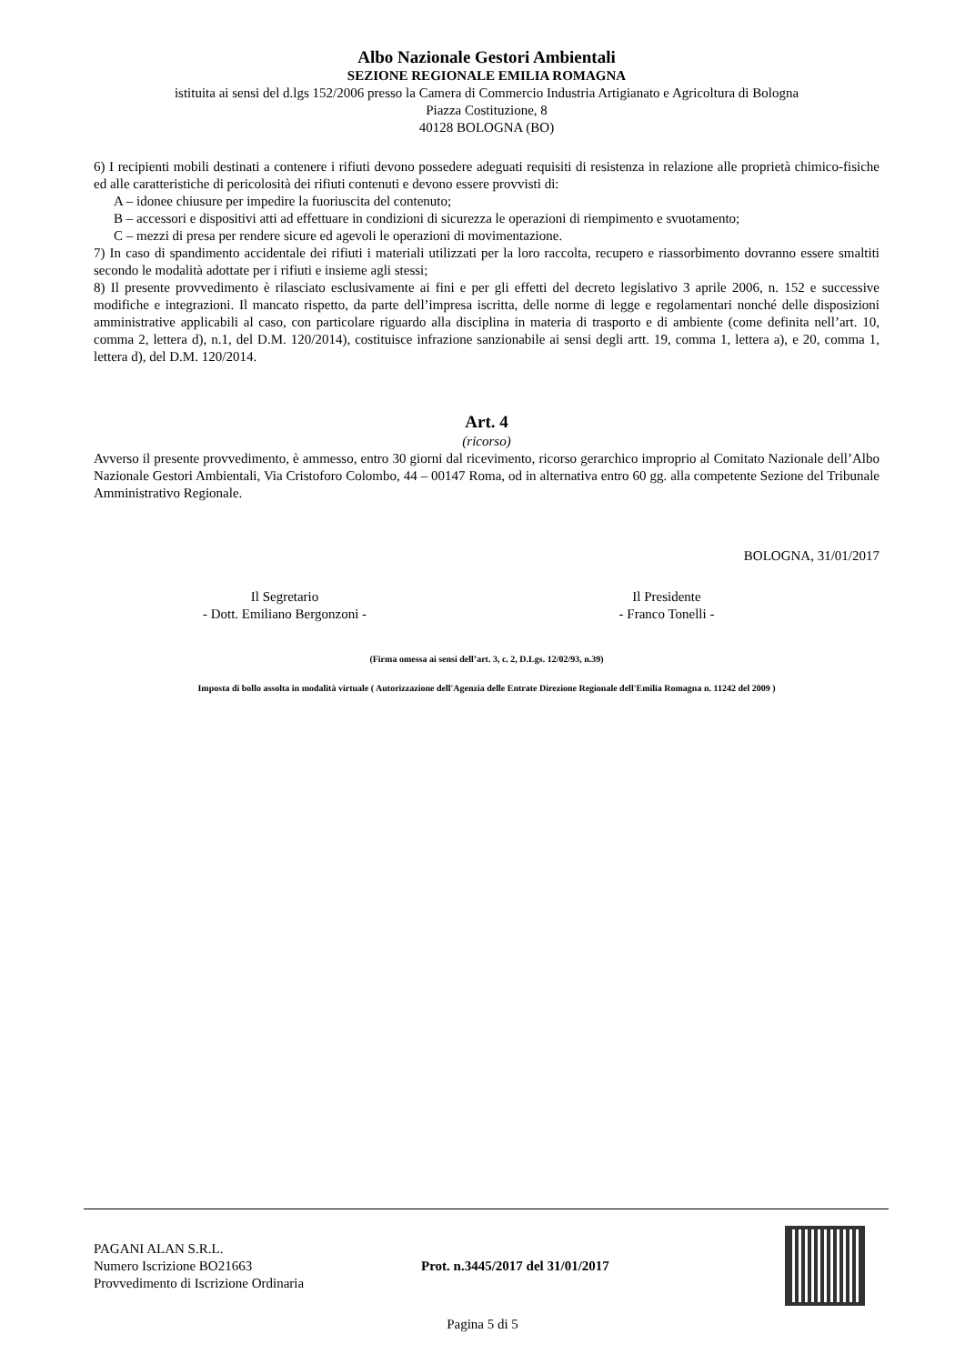Albo Nazionale Gestori Ambientali
SEZIONE REGIONALE EMILIA ROMAGNA
istituita ai sensi del d.lgs 152/2006 presso la Camera di Commercio Industria Artigianato e Agricoltura di Bologna
Piazza Costituzione, 8
40128 BOLOGNA (BO)
6) I recipienti mobili destinati a contenere i rifiuti devono possedere adeguati requisiti di resistenza in relazione alle proprietà chimico-fisiche ed alle caratteristiche di pericolosità dei rifiuti contenuti e devono essere provvisti di:
A – idonee chiusure per impedire la fuoriuscita del contenuto;
B – accessori e dispositivi atti ad effettuare in condizioni di sicurezza le operazioni di riempimento e svuotamento;
C – mezzi di presa per rendere sicure ed agevoli le operazioni di movimentazione.
7) In caso di spandimento accidentale dei rifiuti i materiali utilizzati per la loro raccolta, recupero e riassorbimento dovranno essere smaltiti secondo le modalità adottate per i rifiuti e insieme agli stessi;
8) Il presente provvedimento è rilasciato esclusivamente ai fini e per gli effetti del decreto legislativo 3 aprile 2006, n. 152 e successive modifiche e integrazioni. Il mancato rispetto, da parte dell’impresa iscritta, delle norme di legge e regolamentari nonché delle disposizioni amministrative applicabili al caso, con particolare riguardo alla disciplina in materia di trasporto e di ambiente (come definita nell’art. 10, comma 2, lettera d), n.1, del D.M. 120/2014), costituisce infrazione sanzionabile ai sensi degli artt. 19, comma 1, lettera a), e 20, comma 1, lettera d), del D.M. 120/2014.
Art. 4
(ricorso)
Avverso il presente provvedimento, è ammesso, entro 30 giorni dal ricevimento, ricorso gerarchico improprio al Comitato Nazionale dell’Albo Nazionale Gestori Ambientali, Via Cristoforo Colombo, 44 – 00147 Roma, od in alternativa entro 60 gg. alla competente Sezione del Tribunale Amministrativo Regionale.
BOLOGNA, 31/01/2017
Il Segretario
- Dott. Emiliano Bergonzoni -
Il Presidente
- Franco Tonelli -
(Firma omessa ai sensi dell’art. 3, c. 2, D.Lgs. 12/02/93, n.39)
Imposta di bollo assolta in modalità virtuale ( Autorizzazione dell'Agenzia delle Entrate Direzione Regionale dell'Emilia Romagna n. 11242 del 2009 )
PAGANI ALAN S.R.L.
Numero Iscrizione BO21663
Provvedimento di Iscrizione Ordinaria
Prot. n.3445/2017 del 31/01/2017
Pagina 5 di 5